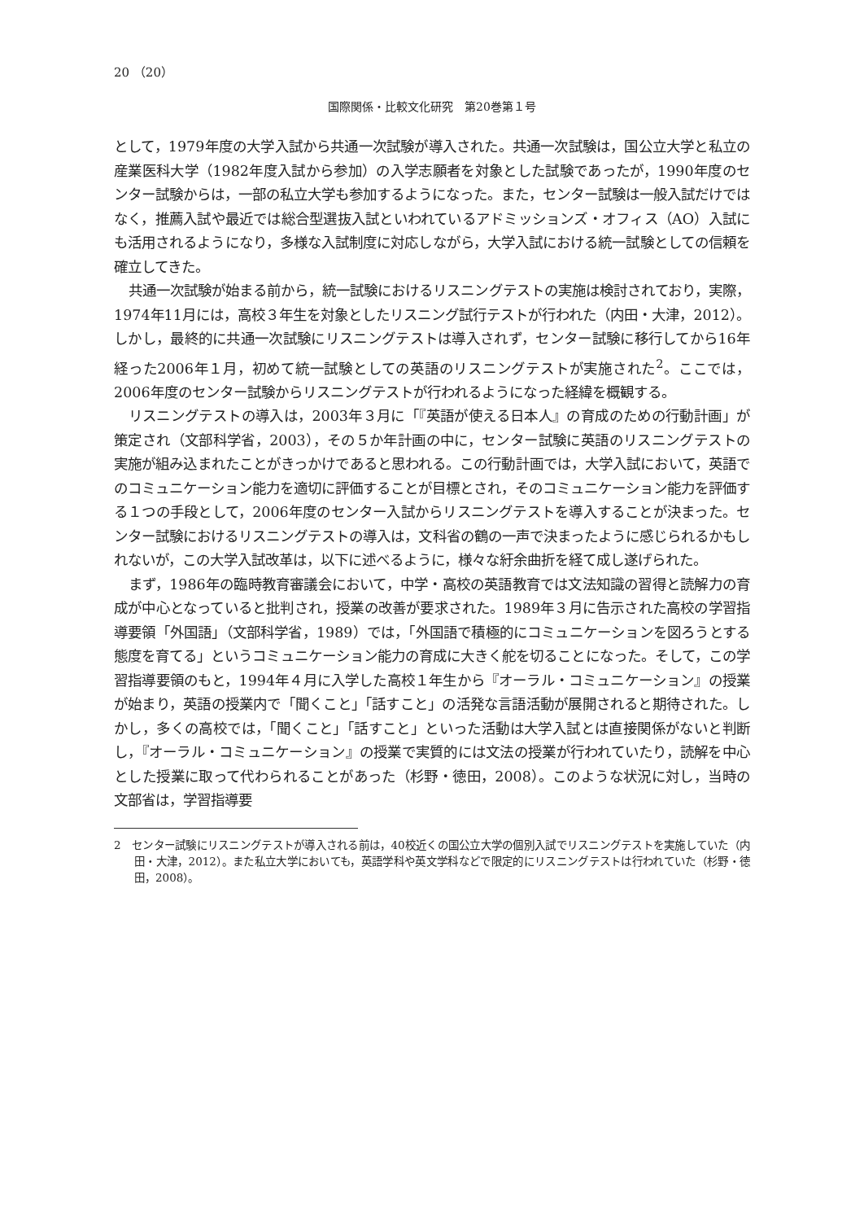20 （20）
国際関係・比較文化研究　第20巻第１号
として，1979年度の大学入試から共通一次試験が導入された。共通一次試験は，国公立大学と私立の産業医科大学（1982年度入試から参加）の入学志願者を対象とした試験であったが，1990年度のセンター試験からは，一部の私立大学も参加するようになった。また，センター試験は一般入試だけではなく，推薦入試や最近では総合型選抜入試といわれているアドミッションズ・オフィス（AO）入試にも活用されるようになり，多様な入試制度に対応しながら，大学入試における統一試験としての信頼を確立してきた。
共通一次試験が始まる前から，統一試験におけるリスニングテストの実施は検討されており，実際，1974年11月には，高校３年生を対象としたリスニング試行テストが行われた（内田・大津，2012）。しかし，最終的に共通一次試験にリスニングテストは導入されず，センター試験に移行してから16年経った2006年１月，初めて統一試験としての英語のリスニングテストが実施された<sup>2</sup>。ここでは，2006年度のセンター試験からリスニングテストが行われるようになった経緯を概観する。
リスニングテストの導入は，2003年３月に「『英語が使える日本人』の育成のための行動計画」が策定され（文部科学省，2003），その５か年計画の中に，センター試験に英語のリスニングテストの実施が組み込まれたことがきっかけであると思われる。この行動計画では，大学入試において，英語でのコミュニケーション能力を適切に評価することが目標とされ，そのコミュニケーション能力を評価する１つの手段として，2006年度のセンター入試からリスニングテストを導入することが決まった。センター試験におけるリスニングテストの導入は，文科省の鶴の一声で決まったように感じられるかもしれないが，この大学入試改革は，以下に述べるように，様々な紆余曲折を経て成し遂げられた。
まず，1986年の臨時教育審議会において，中学・高校の英語教育では文法知識の習得と読解力の育成が中心となっていると批判され，授業の改善が要求された。1989年３月に告示された高校の学習指導要領「外国語」（文部科学省，1989）では，「外国語で積極的にコミュニケーションを図ろうとする態度を育てる」というコミュニケーション能力の育成に大きく舵を切ることになった。そして，この学習指導要領のもと，1994年４月に入学した高校１年生から『オーラル・コミュニケーション』の授業が始まり，英語の授業内で「聞くこと」「話すこと」の活発な言語活動が展開されると期待された。しかし，多くの高校では，「聞くこと」「話すこと」といった活動は大学入試とは直接関係がないと判断し，『オーラル・コミュニケーション』の授業で実質的には文法の授業が行われていたり，読解を中心とした授業に取って代わられることがあった（杉野・徳田，2008）。このような状況に対し，当時の文部省は，学習指導要
2　センター試験にリスニングテストが導入される前は，40校近くの国公立大学の個別入試でリスニングテストを実施していた（内田・大津，2012）。また私立大学においても，英語学科や英文学科などで限定的にリスニングテストは行われていた（杉野・徳田，2008）。